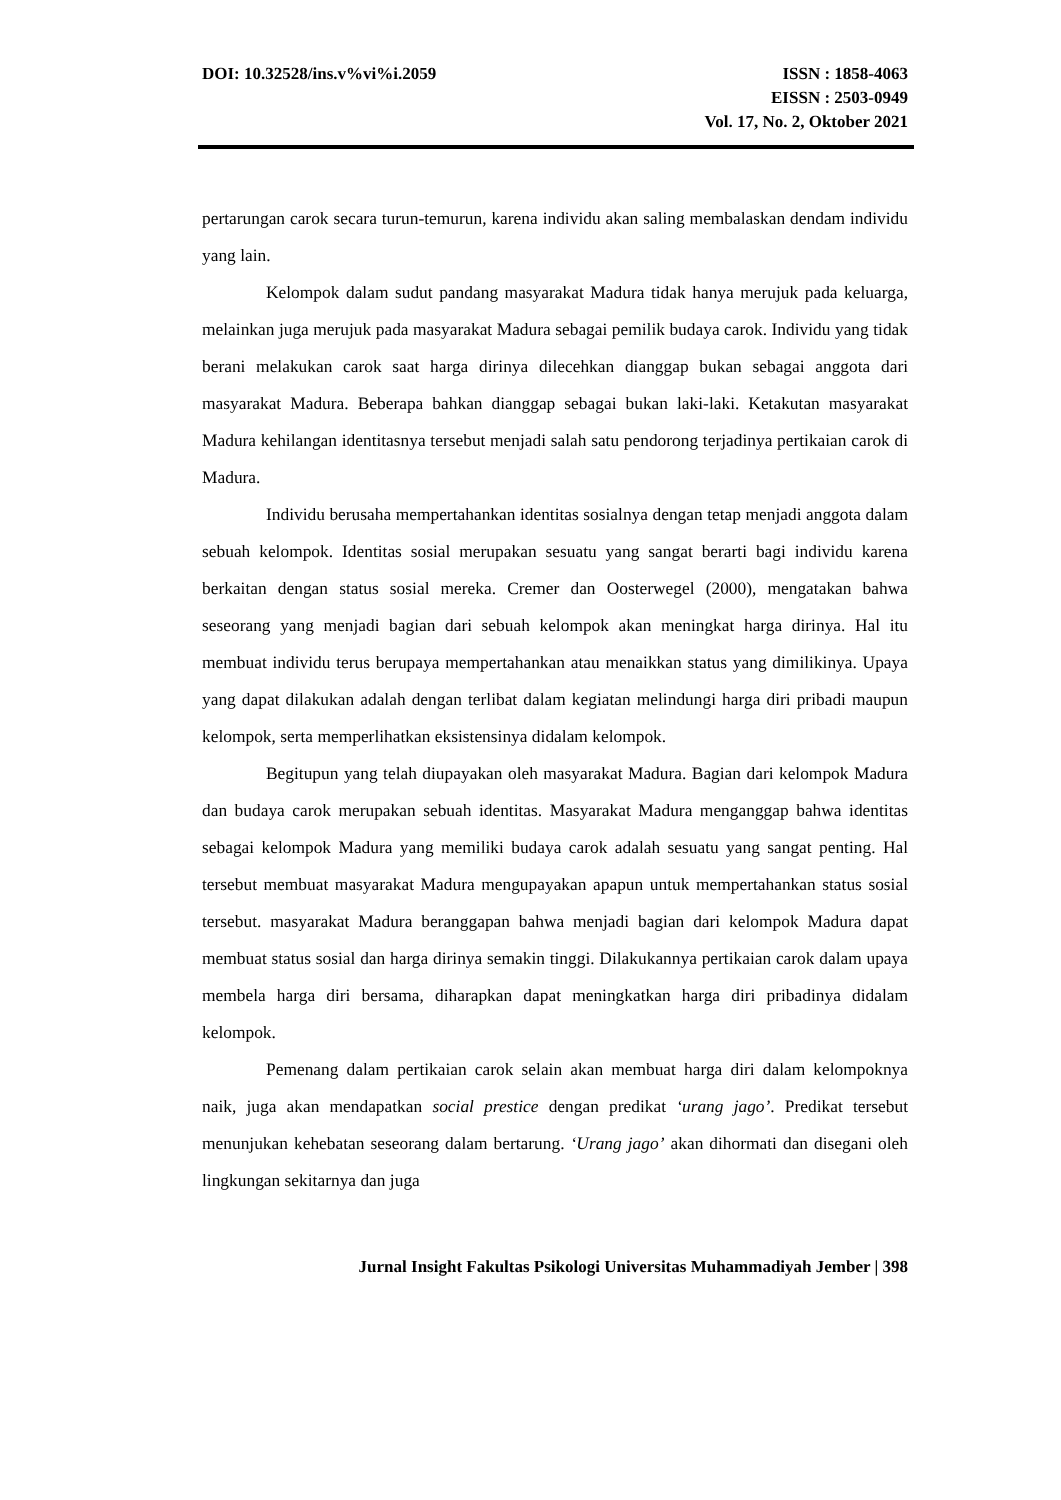DOI: 10.32528/ins.v%vi%i.2059 ISSN : 1858-4063
EISSN : 2503-0949
Vol. 17, No. 2, Oktober 2021
pertarungan carok secara turun-temurun, karena individu akan saling membalaskan dendam individu yang lain.
Kelompok dalam sudut pandang masyarakat Madura tidak hanya merujuk pada keluarga, melainkan juga merujuk pada masyarakat Madura sebagai pemilik budaya carok. Individu yang tidak berani melakukan carok saat harga dirinya dilecehkan dianggap bukan sebagai anggota dari masyarakat Madura. Beberapa bahkan dianggap sebagai bukan laki-laki. Ketakutan masyarakat Madura kehilangan identitasnya tersebut menjadi salah satu pendorong terjadinya pertikaian carok di Madura.
Individu berusaha mempertahankan identitas sosialnya dengan tetap menjadi anggota dalam sebuah kelompok. Identitas sosial merupakan sesuatu yang sangat berarti bagi individu karena berkaitan dengan status sosial mereka. Cremer dan Oosterwegel (2000), mengatakan bahwa seseorang yang menjadi bagian dari sebuah kelompok akan meningkat harga dirinya. Hal itu membuat individu terus berupaya mempertahankan atau menaikkan status yang dimilikinya. Upaya yang dapat dilakukan adalah dengan terlibat dalam kegiatan melindungi harga diri pribadi maupun kelompok, serta memperlihatkan eksistensinya didalam kelompok.
Begitupun yang telah diupayakan oleh masyarakat Madura. Bagian dari kelompok Madura dan budaya carok merupakan sebuah identitas. Masyarakat Madura menganggap bahwa identitas sebagai kelompok Madura yang memiliki budaya carok adalah sesuatu yang sangat penting. Hal tersebut membuat masyarakat Madura mengupayakan apapun untuk mempertahankan status sosial tersebut. masyarakat Madura beranggapan bahwa menjadi bagian dari kelompok Madura dapat membuat status sosial dan harga dirinya semakin tinggi. Dilakukannya pertikaian carok dalam upaya membela harga diri bersama, diharapkan dapat meningkatkan harga diri pribadinya didalam kelompok.
Pemenang dalam pertikaian carok selain akan membuat harga diri dalam kelompoknya naik, juga akan mendapatkan social prestice dengan predikat ‘urang jago’. Predikat tersebut menunjukan kehebatan seseorang dalam bertarung. ‘Urang jago’ akan dihormati dan disegani oleh lingkungan sekitarnya dan juga
Jurnal Insight Fakultas Psikologi Universitas Muhammadiyah Jember | 398